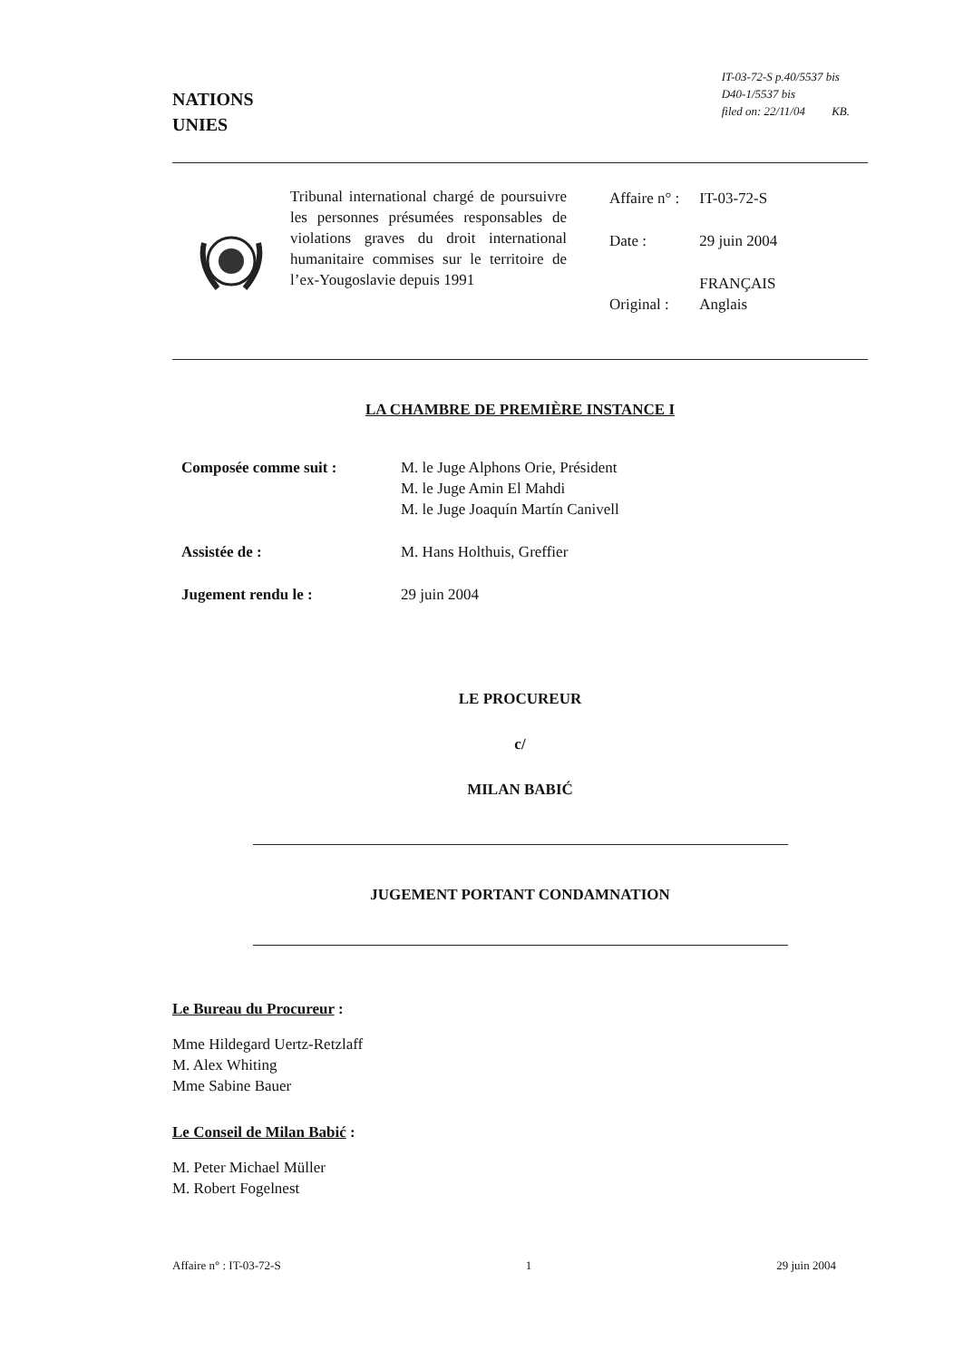NATIONS
UNIES
IT-03-72-S p.40/5537 bis
D40-1/5537 bis
filed on: 22/11/04 KB.
Tribunal international chargé de poursuivre les personnes présumées responsables de violations graves du droit international humanitaire commises sur le territoire de l’ex-Yougoslavie depuis 1991
| Affaire n° : | IT-03-72-S |
| Date : | 29 juin 2004 |
| Original : | FRANÇAIS Anglais |
LA CHAMBRE DE PREMIÈRE INSTANCE I
| Composée comme suit : | M. le Juge Alphons Orie, Président M. le Juge Amin El Mahdi M. le Juge Joaquín Martín Canivell |
| Assistée de : | M. Hans Holthuis, Greffier |
| Jugement rendu le : | 29 juin 2004 |
LE PROCUREUR
c/
MILAN BABIĆ
JUGEMENT PORTANT CONDAMNATION
Le Bureau du Procureur :
Mme Hildegard Uertz-Retzlaff
M. Alex Whiting
Mme Sabine Bauer
Le Conseil de Milan Babić :
M. Peter Michael Müller
M. Robert Fogelnest
Affaire n° : IT-03-72-S 1 29 juin 2004